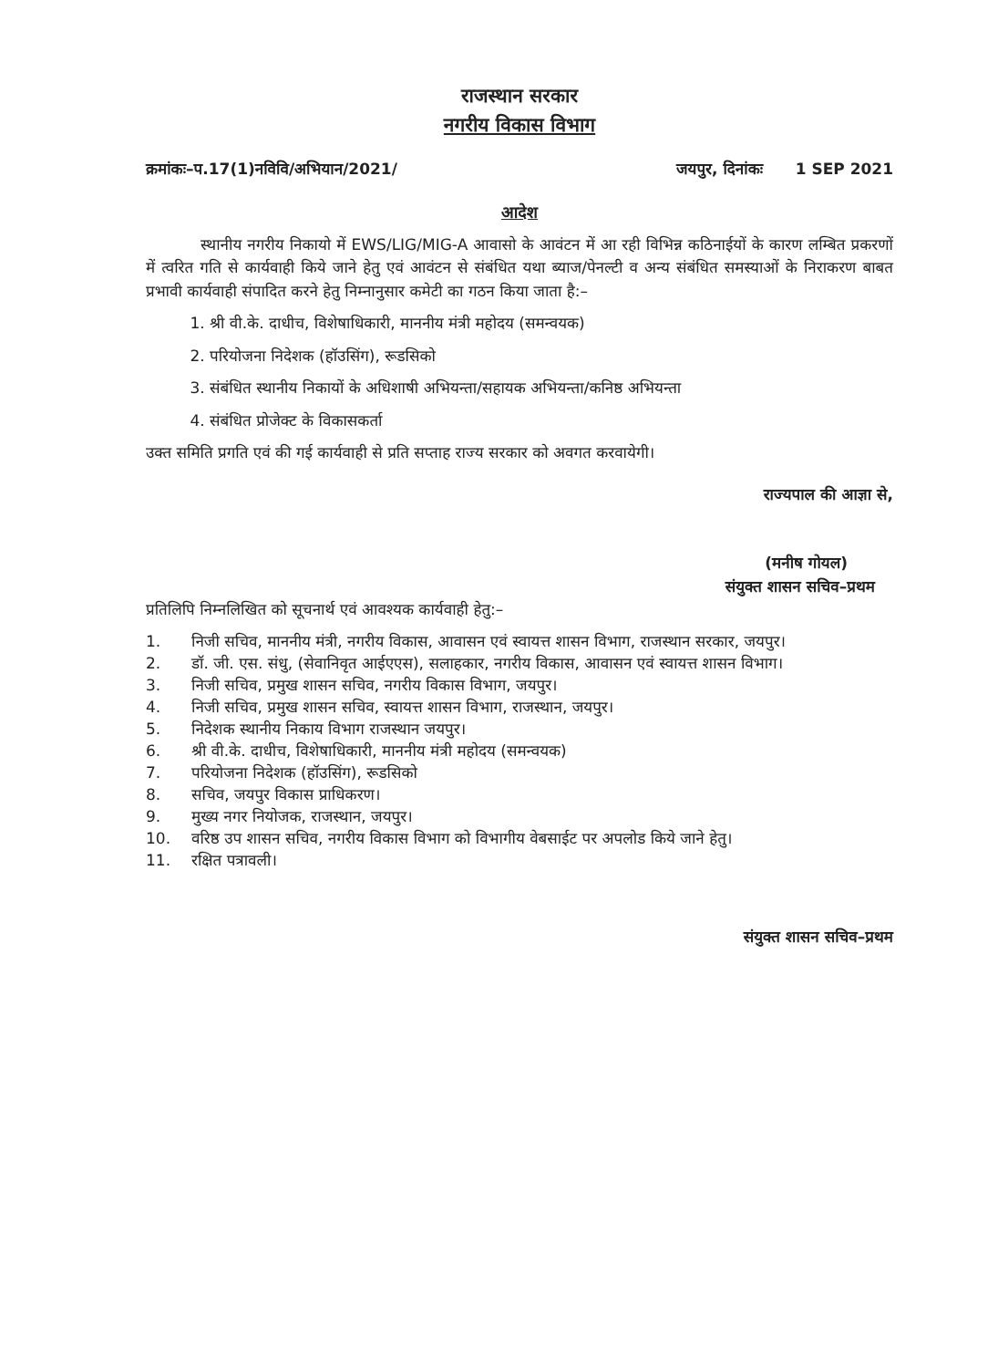राजस्थान सरकार
नगरीय विकास विभाग
क्रमांकः–प.17(1)नविवि/अभियान/2021/ जयपुर, दिनांकः 1 SEP 2021
आदेश
स्थानीय नगरीय निकायो में EWS/LIG/MIG-A आवासो के आवंटन में आ रही विभिन्न कठिनाईयों के कारण लम्बित प्रकरणों में त्वरित गति से कार्यवाही किये जाने हेतु एवं आवंटन से संबंधित यथा ब्याज/पेनल्टी व अन्य संबंधित समस्याओं के निराकरण बाबत प्रभावी कार्यवाही संपादित करने हेतु निम्नानुसार कमेटी का गठन किया जाता है:–
1. श्री वी.के. दाधीच, विशेषाधिकारी, माननीय मंत्री महोदय (समन्वयक)
2. परियोजना निदेशक (हॉउसिंग), रूडसिको
3. संबंधित स्थानीय निकायों के अधिशाषी अभियन्ता/सहायक अभियन्ता/कनिष्ठ अभियन्ता
4. संबंधित प्रोजेक्ट के विकासकर्ता
उक्त समिति प्रगति एवं की गई कार्यवाही से प्रति सप्ताह राज्य सरकार को अवगत करवायेगी।
राज्यपाल की आज्ञा से,
(मनीष गोयल)
संयुक्त शासन सचिव–प्रथम
प्रतिलिपि निम्नलिखित को सूचनार्थ एवं आवश्यक कार्यवाही हेतु:–
1. निजी सचिव, माननीय मंत्री, नगरीय विकास, आवासन एवं स्वायत्त शासन विभाग, राजस्थान सरकार, जयपुर।
2. डॉ. जी. एस. संधु, (सेवानिवृत आईएएस), सलाहकार, नगरीय विकास, आवासन एवं स्वायत्त शासन विभाग।
3. निजी सचिव, प्रमुख शासन सचिव, नगरीय विकास विभाग, जयपुर।
4. निजी सचिव, प्रमुख शासन सचिव, स्वायत्त शासन विभाग, राजस्थान, जयपुर।
5. निदेशक स्थानीय निकाय विभाग राजस्थान जयपुर।
6. श्री वी.के. दाधीच, विशेषाधिकारी, माननीय मंत्री महोदय (समन्वयक)
7. परियोजना निदेशक (हॉउसिंग), रूडसिको
8. सचिव, जयपुर विकास प्राधिकरण।
9. मुख्य नगर नियोजक, राजस्थान, जयपुर।
10. वरिष्ठ उप शासन सचिव, नगरीय विकास विभाग को विभागीय वेबसाईट पर अपलोड किये जाने हेतु।
11. रक्षित पत्रावली।
संयुक्त शासन सचिव–प्रथम